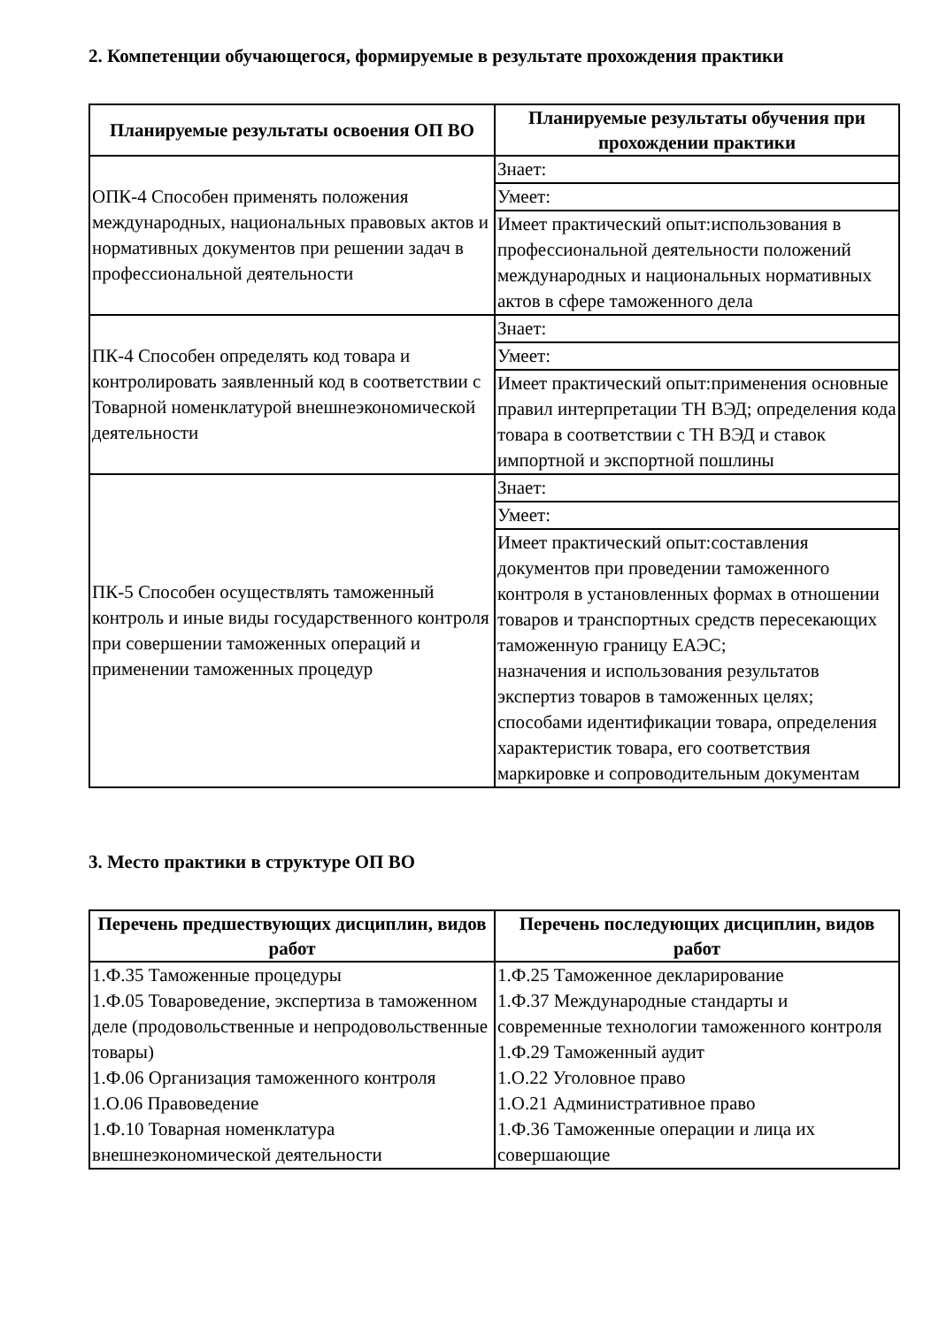2. Компетенции обучающегося, формируемые в результате прохождения практики
| Планируемые результаты освоения ОП ВО | Планируемые результаты обучения при прохождении практики |
| --- | --- |
| ОПК-4 Способен применять положения международных, национальных правовых актов и нормативных документов при решении задач в профессиональной деятельности | Знает: |
| | Умеет: |
| | Имеет практический опыт:использования в профессиональной деятельности положений международных и национальных нормативных актов в сфере таможенного дела |
| ПК-4 Способен определять код товара и контролировать заявленный код в соответствии с Товарной номенклатурой внешнеэкономической деятельности | Знает: |
| | Умеет: |
| | Имеет практический опыт:применения основные правил интерпретации ТН ВЭД; определения кода товара в соответствии с ТН ВЭД и ставок импортной и экспортной пошлины |
| ПК-5 Способен осуществлять таможенный контроль и иные виды государственного контроля при совершении таможенных операций и применении таможенных процедур | Знает: |
| | Умеет: |
| | Имеет практический опыт:составления документов при проведении таможенного контроля в установленных формах в отношении товаров и транспортных средств пересекающих таможенную границу ЕАЭС; назначения и использования результатов экспертиз товаров в таможенных целях; способами идентификации товара, определения характеристик товара, его соответствия маркировке и сопроводительным документам |
3. Место практики в структуре ОП ВО
| Перечень предшествующих дисциплин, видов работ | Перечень последующих дисциплин, видов работ |
| --- | --- |
| 1.Ф.35 Таможенные процедуры 1.Ф.05 Товароведение, экспертиза в таможенном деле (продовольственные и непродовольственные товары) 1.Ф.06 Организация таможенного контроля 1.О.06 Правоведение 1.Ф.10 Товарная номенклатура внешнеэкономической деятельности | 1.Ф.25 Таможенное декларирование 1.Ф.37 Международные стандарты и современные технологии таможенного контроля 1.Ф.29 Таможенный аудит 1.О.22 Уголовное право 1.О.21 Административное право 1.Ф.36 Таможенные операции и лица их совершающие |